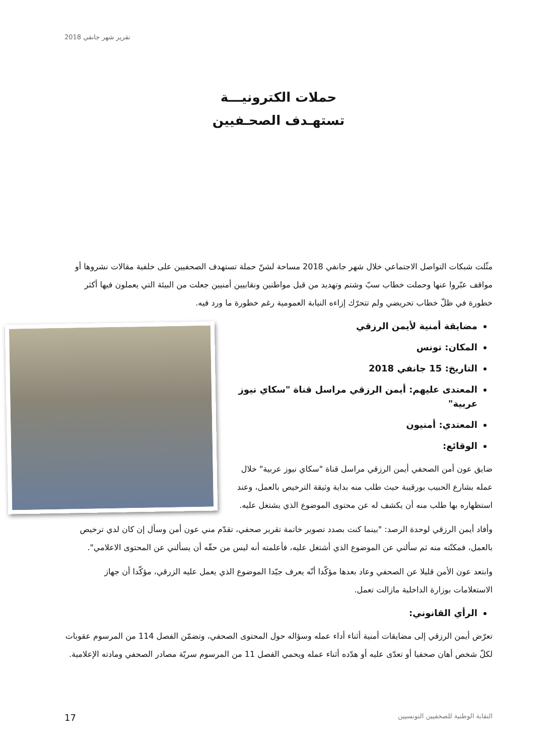تقرير شهر جانفي 2018
حملات الكترونيـــة
تستهـدف الصحـفيين
مثّلت شبكات التواصل الاجتماعي خلال شهر جانفي 2018 مساحة لشنّ حملة تستهدف الصحفيين على خلفية مقالات نشروها أو مواقف عبّروا عنها وحملت خطاب سبّ وشتم وتهديد من قبل مواطنين ونقابيين أمنيين جعلت من البيئة التي يعملون فيها أكثر خطورة في ظلّ خطاب تحريضي ولم تتحرّك إزاءه النيابة العمومية رغم خطورة ما ورد فيه.
مضايقة أمنية لأيمن الرزقي
المكان: تونس
التاريخ: 15 جانفي 2018
المعتدى عليهم: أيمن الرزقي مراسل قناة "سكاي نيوز عربية"
المعتدي: أمنيون
الوقائع:
ضايق عون أمن الصحفي أيمن الرزقي مراسل قناة "سكاي نيوز عربية" خلال عمله بشارع الحبيب بورقيبة حيث طلب منه بداية وثيقة الترخيص بالعمل، وعند استظهاره بها طلب منه أن يكشف له عن محتوى الموضوع الذي يشتغل عليه.
وأفاد أيمن الرزقي لوحدة الرصد: "بينما كنت بصدد تصوير خاتمة تقرير صحفي، تقدّم مني عون أمن وسأل إن كان لدي ترخيص بالعمل، فمكنّته منه ثم سألني عن الموضوع الذي أشتغل عليه، فأعلمته أنه ليس من حقّه أن يسألني عن المحتوى الاعلامي".
وابتعد عون الأمن قليلا عن الصحفي وعاد بعدها مؤكّدا أنّه يعرف جيّدا الموضوع الذي يعمل عليه الزرقي، مؤكّدا أن جهاز الاستعلامات بوزارة الداخلية مازالت تعمل.
الرأي القانوني:
تعرّض أيمن الرزقي إلى مضايقات أمنية أثناء أداء عمله وسؤاله حول المحتوى الصحفي، وتضمّن الفصل 114 من المرسوم عقوبات لكلّ شخص أهان صحفيا أو تعدّى عليه أو هدّده أثناء عمله ويحمي الفصل 11 من المرسوم سريّة مصادر الصحفي ومادته الإعلامية.
النقابة الوطنية للصحفيين التونسيين 17